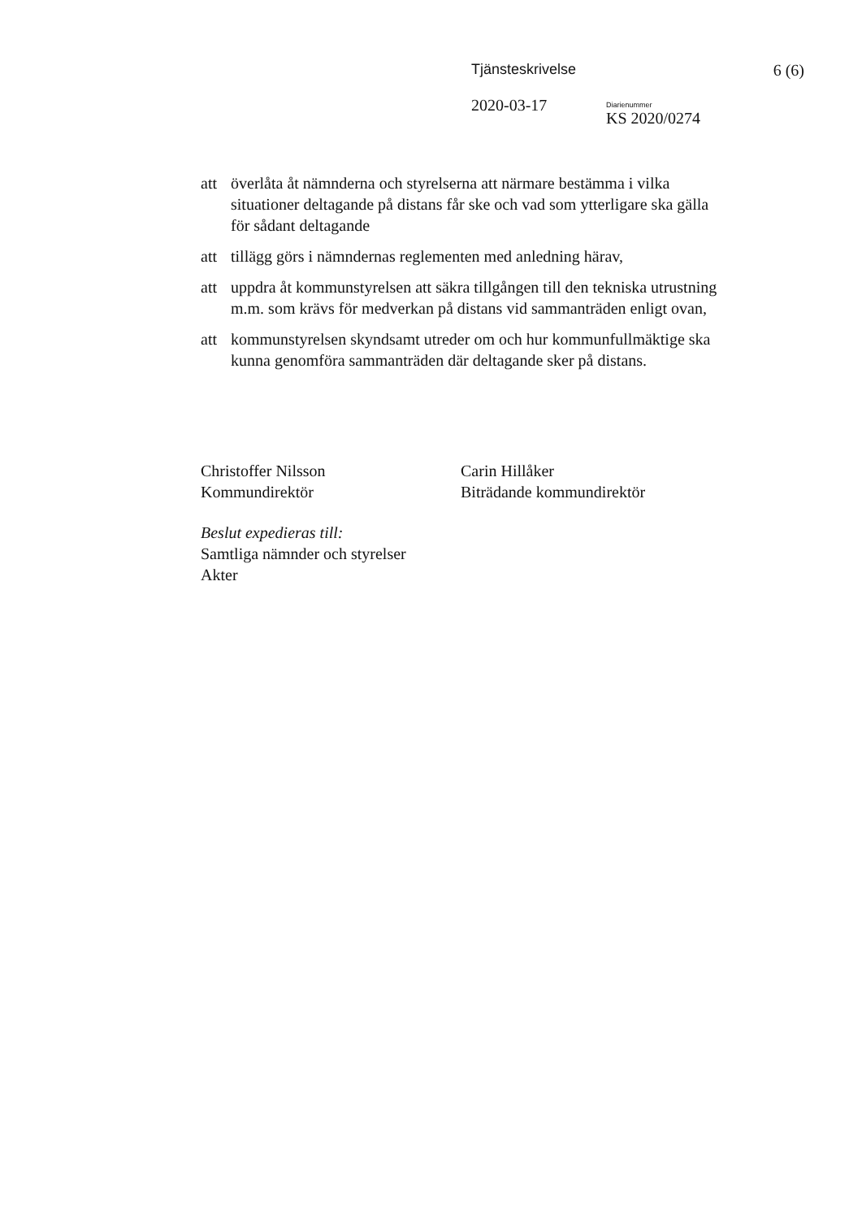Tjänsteskrivelse 6 (6)
2020-03-17
Diarienummer
KS 2020/0274
att överlåta åt nämnderna och styrelserna att närmare bestämma i vilka situationer deltagande på distans får ske och vad som ytterligare ska gälla för sådant deltagande
att tillägg görs i nämndernas reglementen med anledning härav,
att uppdra åt kommunstyrelsen att säkra tillgången till den tekniska utrustning m.m. som krävs för medverkan på distans vid sammanträden enligt ovan,
att kommunstyrelsen skyndsamt utreder om och hur kommunfullmäktige ska kunna genomföra sammanträden där deltagande sker på distans.
Christoffer Nilsson
Kommundirektör
Carin Hillåker
Biträdande kommundirektör
Beslut expedieras till:
Samtliga nämnder och styrelser
Akter